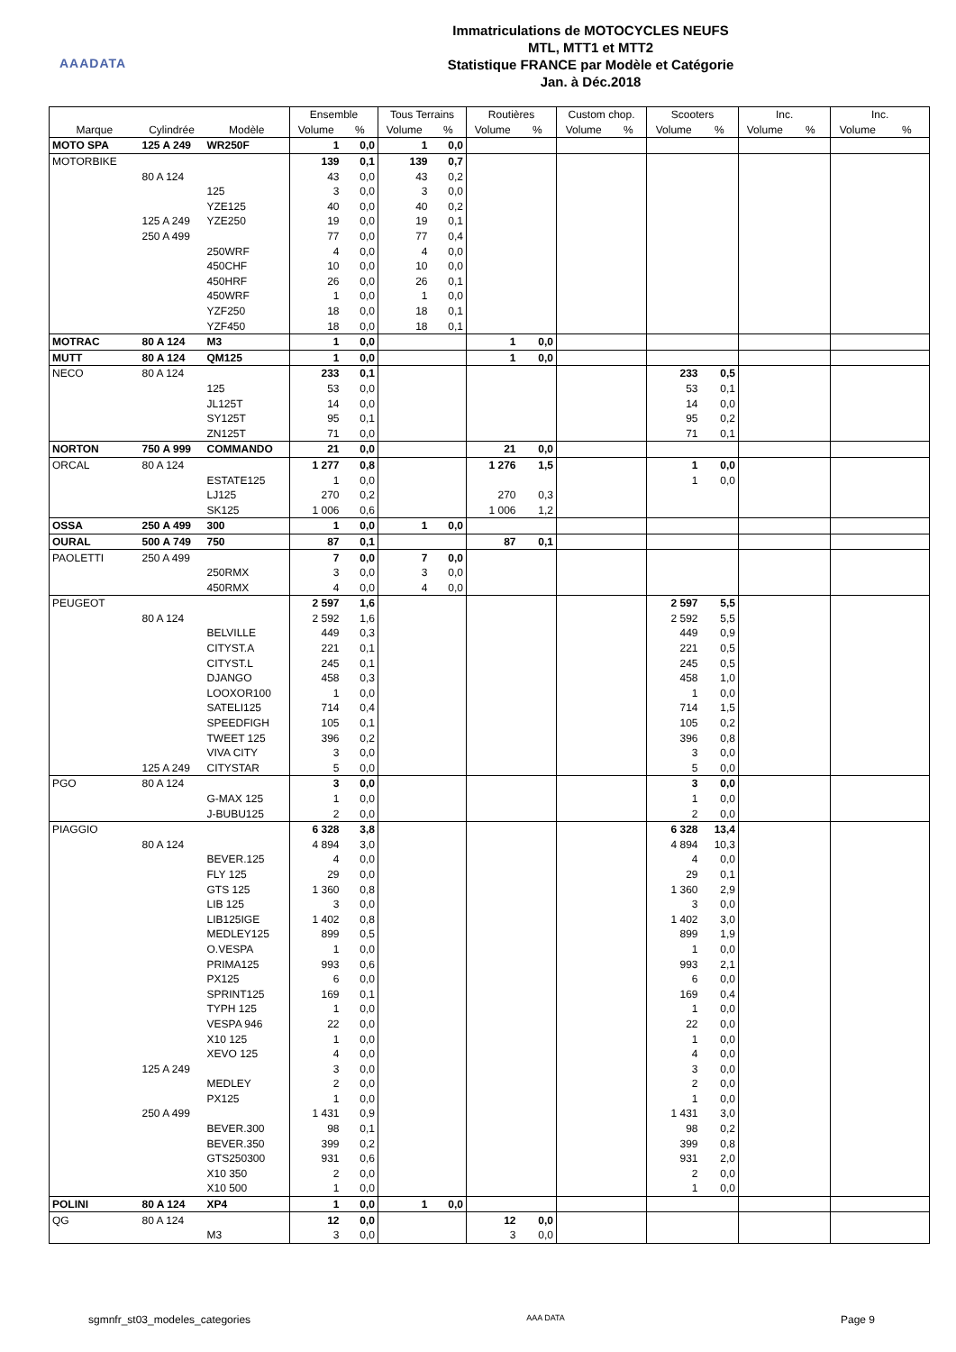AAADATA
Immatriculations de MOTOCYCLES NEUFS
MTL, MTT1 et MTT2
Statistique FRANCE par Modèle et Catégorie
Jan. à Déc.2018
| | | | Ensemble | | Tous Terrains | | Routières | | Custom chop. | | Scooters | | Inc. | | Inc. | |
| --- | --- | --- | --- | --- | --- | --- | --- | --- | --- | --- | --- | --- | --- | --- | --- | --- |
| Marque | Cylindrée | Modèle | Volume | % | Volume | % | Volume | % | Volume | % | Volume | % | Volume | % | Volume | % |
| MOTO SPA | 125 A 249 | WR250F | 1 | 0,0 | 1 | 0,0 | | | | | | | | | | |
| MOTORBIKE | | | 139 | 0,1 | 139 | 0,7 | | | | | | | | | | |
| | 80 A 124 | | 43 | 0,0 | 43 | 0,2 | | | | | | | | | | |
| | | 125 | 3 | 0,0 | 3 | 0,0 | | | | | | | | | | |
| | | YZE125 | 40 | 0,0 | 40 | 0,2 | | | | | | | | | | |
| | 125 A 249 | YZE250 | 19 | 0,0 | 19 | 0,1 | | | | | | | | | | |
| | 250 A 499 | | 77 | 0,0 | 77 | 0,4 | | | | | | | | | | |
| | | 250WRF | 4 | 0,0 | 4 | 0,0 | | | | | | | | | | |
| | | 450CHF | 10 | 0,0 | 10 | 0,0 | | | | | | | | | | |
| | | 450HRF | 26 | 0,0 | 26 | 0,1 | | | | | | | | | | |
| | | 450WRF | 1 | 0,0 | 1 | 0,0 | | | | | | | | | | |
| | | YZF250 | 18 | 0,0 | 18 | 0,1 | | | | | | | | | | |
| | | YZF450 | 18 | 0,0 | 18 | 0,1 | | | | | | | | | | |
| MOTRAC | 80 A 124 | M3 | 1 | 0,0 | | | 1 | 0,0 | | | | | | | | |
| MUTT | 80 A 124 | QM125 | 1 | 0,0 | | | 1 | 0,0 | | | | | | | | |
| NECO | 80 A 124 | | 233 | 0,1 | | | | | | | 233 | 0,5 | | | | |
| | | 125 | 53 | 0,0 | | | | | | | 53 | 0,1 | | | | |
| | | JL125T | 14 | 0,0 | | | | | | | 14 | 0,0 | | | | |
| | | SY125T | 95 | 0,1 | | | | | | | 95 | 0,2 | | | | |
| | | ZN125T | 71 | 0,0 | | | | | | | 71 | 0,1 | | | | |
| NORTON | 750 A 999 | COMMANDO | 21 | 0,0 | | | 21 | 0,0 | | | | | | | | |
| ORCAL | 80 A 124 | | 1 277 | 0,8 | | | 1 276 | 1,5 | | | 1 | 0,0 | | | | |
| | | ESTATE125 | 1 | 0,0 | | | | | | | 1 | 0,0 | | | | |
| | | LJ125 | 270 | 0,2 | | | 270 | 0,3 | | | | | | | | |
| | | SK125 | 1 006 | 0,6 | | | 1 006 | 1,2 | | | | | | | | |
| OSSA | 250 A 499 | 300 | 1 | 0,0 | 1 | 0,0 | | | | | | | | | | |
| OURAL | 500 A 749 | 750 | 87 | 0,1 | | | 87 | 0,1 | | | | | | | | |
| PAOLETTI | 250 A 499 | | 7 | 0,0 | 7 | 0,0 | | | | | | | | | | |
| | | 250RMX | 3 | 0,0 | 3 | 0,0 | | | | | | | | | | |
| | | 450RMX | 4 | 0,0 | 4 | 0,0 | | | | | | | | | | |
| PEUGEOT | | | 2 597 | 1,6 | | | | | | | 2 597 | 5,5 | | | | |
| | 80 A 124 | | 2 592 | 1,6 | | | | | | | 2 592 | 5,5 | | | | |
| | | BELVILLE | 449 | 0,3 | | | | | | | 449 | 0,9 | | | | |
| | | CITYST.A | 221 | 0,1 | | | | | | | 221 | 0,5 | | | | |
| | | CITYST.L | 245 | 0,1 | | | | | | | 245 | 0,5 | | | | |
| | | DJANGO | 458 | 0,3 | | | | | | | 458 | 1,0 | | | | |
| | | LOOXOR100 | 1 | 0,0 | | | | | | | 1 | 0,0 | | | | |
| | | SATELI125 | 714 | 0,4 | | | | | | | 714 | 1,5 | | | | |
| | | SPEEDFIGH | 105 | 0,1 | | | | | | | 105 | 0,2 | | | | |
| | | TWEET 125 | 396 | 0,2 | | | | | | | 396 | 0,8 | | | | |
| | | VIVA CITY | 3 | 0,0 | | | | | | | 3 | 0,0 | | | | |
| | 125 A 249 | CITYSTAR | 5 | 0,0 | | | | | | | 5 | 0,0 | | | | |
| PGO | 80 A 124 | | 3 | 0,0 | | | | | | | 3 | 0,0 | | | | |
| | | G-MAX 125 | 1 | 0,0 | | | | | | | 1 | 0,0 | | | | |
| | | J-BUBU125 | 2 | 0,0 | | | | | | | 2 | 0,0 | | | | |
| PIAGGIO | | | 6 328 | 3,8 | | | | | | | 6 328 | 13,4 | | | | |
| | 80 A 124 | | 4 894 | 3,0 | | | | | | | 4 894 | 10,3 | | | | |
| | | BEVER.125 | 4 | 0,0 | | | | | | | 4 | 0,0 | | | | |
| | | FLY 125 | 29 | 0,0 | | | | | | | 29 | 0,1 | | | | |
| | | GTS 125 | 1 360 | 0,8 | | | | | | | 1 360 | 2,9 | | | | |
| | | LIB 125 | 3 | 0,0 | | | | | | | 3 | 0,0 | | | | |
| | | LIB125IGE | 1 402 | 0,8 | | | | | | | 1 402 | 3,0 | | | | |
| | | MEDLEY125 | 899 | 0,5 | | | | | | | 899 | 1,9 | | | | |
| | | O.VESPA | 1 | 0,0 | | | | | | | 1 | 0,0 | | | | |
| | | PRIMA125 | 993 | 0,6 | | | | | | | 993 | 2,1 | | | | |
| | | PX125 | 6 | 0,0 | | | | | | | 6 | 0,0 | | | | |
| | | SPRINT125 | 169 | 0,1 | | | | | | | 169 | 0,4 | | | | |
| | | TYPH 125 | 1 | 0,0 | | | | | | | 1 | 0,0 | | | | |
| | | VESPA 946 | 22 | 0,0 | | | | | | | 22 | 0,0 | | | | |
| | | X10 125 | 1 | 0,0 | | | | | | | 1 | 0,0 | | | | |
| | | XEVO 125 | 4 | 0,0 | | | | | | | 4 | 0,0 | | | | |
| | 125 A 249 | | 3 | 0,0 | | | | | | | 3 | 0,0 | | | | |
| | | MEDLEY | 2 | 0,0 | | | | | | | 2 | 0,0 | | | | |
| | | PX125 | 1 | 0,0 | | | | | | | 1 | 0,0 | | | | |
| | 250 A 499 | | 1 431 | 0,9 | | | | | | | 1 431 | 3,0 | | | | |
| | | BEVER.300 | 98 | 0,1 | | | | | | | 98 | 0,2 | | | | |
| | | BEVER.350 | 399 | 0,2 | | | | | | | 399 | 0,8 | | | | |
| | | GTS250300 | 931 | 0,6 | | | | | | | 931 | 2,0 | | | | |
| | | X10 350 | 2 | 0,0 | | | | | | | 2 | 0,0 | | | | |
| | | X10 500 | 1 | 0,0 | | | | | | | 1 | 0,0 | | | | |
| POLINI | 80 A 124 | XP4 | 1 | 0,0 | 1 | 0,0 | | | | | | | | | | |
| QG | 80 A 124 | | 12 | 0,0 | | | 12 | 0,0 | | | | | | | | |
| | | M3 | 3 | 0,0 | | | 3 | 0,0 | | | | | | | | |
sgmnfr_st03_modeles_categories AAA DATA Page 9